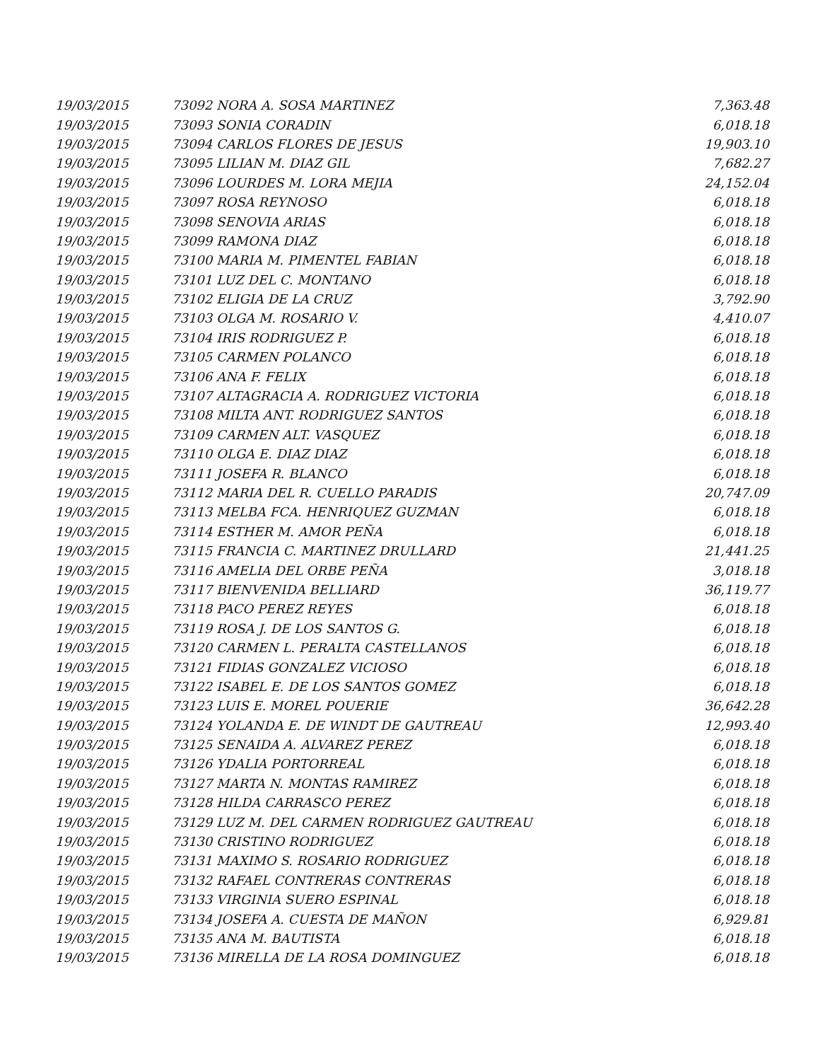| 19/03/2015 | 73092 NORA A. SOSA MARTINEZ | 7,363.48 |
| 19/03/2015 | 73093 SONIA CORADIN | 6,018.18 |
| 19/03/2015 | 73094 CARLOS FLORES DE JESUS | 19,903.10 |
| 19/03/2015 | 73095 LILIAN M. DIAZ GIL | 7,682.27 |
| 19/03/2015 | 73096 LOURDES M. LORA MEJIA | 24,152.04 |
| 19/03/2015 | 73097 ROSA REYNOSO | 6,018.18 |
| 19/03/2015 | 73098 SENOVIA ARIAS | 6,018.18 |
| 19/03/2015 | 73099 RAMONA DIAZ | 6,018.18 |
| 19/03/2015 | 73100 MARIA M. PIMENTEL FABIAN | 6,018.18 |
| 19/03/2015 | 73101 LUZ DEL C. MONTANO | 6,018.18 |
| 19/03/2015 | 73102 ELIGIA DE LA CRUZ | 3,792.90 |
| 19/03/2015 | 73103 OLGA M. ROSARIO V. | 4,410.07 |
| 19/03/2015 | 73104 IRIS RODRIGUEZ P. | 6,018.18 |
| 19/03/2015 | 73105 CARMEN POLANCO | 6,018.18 |
| 19/03/2015 | 73106 ANA F. FELIX | 6,018.18 |
| 19/03/2015 | 73107 ALTAGRACIA A. RODRIGUEZ VICTORIA | 6,018.18 |
| 19/03/2015 | 73108 MILTA ANT. RODRIGUEZ SANTOS | 6,018.18 |
| 19/03/2015 | 73109 CARMEN ALT. VASQUEZ | 6,018.18 |
| 19/03/2015 | 73110 OLGA E. DIAZ DIAZ | 6,018.18 |
| 19/03/2015 | 73111 JOSEFA R. BLANCO | 6,018.18 |
| 19/03/2015 | 73112 MARIA DEL R. CUELLO PARADIS | 20,747.09 |
| 19/03/2015 | 73113 MELBA FCA. HENRIQUEZ GUZMAN | 6,018.18 |
| 19/03/2015 | 73114 ESTHER M. AMOR PEÑA | 6,018.18 |
| 19/03/2015 | 73115 FRANCIA C. MARTINEZ DRULLARD | 21,441.25 |
| 19/03/2015 | 73116 AMELIA DEL ORBE PEÑA | 3,018.18 |
| 19/03/2015 | 73117 BIENVENIDA BELLIARD | 36,119.77 |
| 19/03/2015 | 73118 PACO PEREZ REYES | 6,018.18 |
| 19/03/2015 | 73119 ROSA J. DE LOS SANTOS G. | 6,018.18 |
| 19/03/2015 | 73120 CARMEN L. PERALTA CASTELLANOS | 6,018.18 |
| 19/03/2015 | 73121 FIDIAS GONZALEZ VICIOSO | 6,018.18 |
| 19/03/2015 | 73122 ISABEL E. DE LOS SANTOS GOMEZ | 6,018.18 |
| 19/03/2015 | 73123 LUIS E. MOREL POUERIE | 36,642.28 |
| 19/03/2015 | 73124 YOLANDA E. DE WINDT DE GAUTREAU | 12,993.40 |
| 19/03/2015 | 73125 SENAIDA A. ALVAREZ PEREZ | 6,018.18 |
| 19/03/2015 | 73126 YDALIA PORTORREAL | 6,018.18 |
| 19/03/2015 | 73127 MARTA N. MONTAS RAMIREZ | 6,018.18 |
| 19/03/2015 | 73128 HILDA CARRASCO PEREZ | 6,018.18 |
| 19/03/2015 | 73129 LUZ M. DEL CARMEN RODRIGUEZ GAUTREAU | 6,018.18 |
| 19/03/2015 | 73130 CRISTINO RODRIGUEZ | 6,018.18 |
| 19/03/2015 | 73131 MAXIMO S. ROSARIO RODRIGUEZ | 6,018.18 |
| 19/03/2015 | 73132 RAFAEL CONTRERAS CONTRERAS | 6,018.18 |
| 19/03/2015 | 73133 VIRGINIA SUERO ESPINAL | 6,018.18 |
| 19/03/2015 | 73134 JOSEFA A. CUESTA DE MAÑON | 6,929.81 |
| 19/03/2015 | 73135 ANA M. BAUTISTA | 6,018.18 |
| 19/03/2015 | 73136 MIRELLA DE LA ROSA DOMINGUEZ | 6,018.18 |